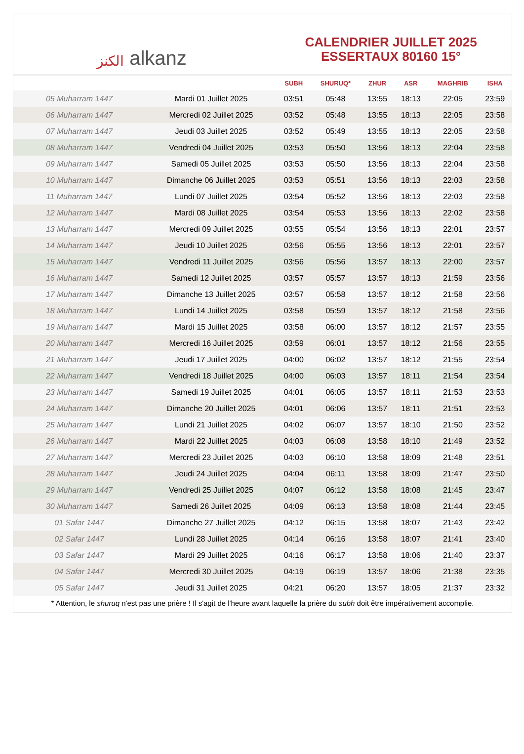الكنز alkanz
CALENDRIER JUILLET 2025
ESSERTAUX 80160 15°
| | | SUBH | SHURUQ* | ZHUR | ASR | MAGHRIB | ISHA |
| --- | --- | --- | --- | --- | --- | --- | --- |
| 05 Muharram 1447 | Mardi 01 Juillet 2025 | 03:51 | 05:48 | 13:55 | 18:13 | 22:05 | 23:59 |
| 06 Muharram 1447 | Mercredi 02 Juillet 2025 | 03:52 | 05:48 | 13:55 | 18:13 | 22:05 | 23:58 |
| 07 Muharram 1447 | Jeudi 03 Juillet 2025 | 03:52 | 05:49 | 13:55 | 18:13 | 22:05 | 23:58 |
| 08 Muharram 1447 | Vendredi 04 Juillet 2025 | 03:53 | 05:50 | 13:56 | 18:13 | 22:04 | 23:58 |
| 09 Muharram 1447 | Samedi 05 Juillet 2025 | 03:53 | 05:50 | 13:56 | 18:13 | 22:04 | 23:58 |
| 10 Muharram 1447 | Dimanche 06 Juillet 2025 | 03:53 | 05:51 | 13:56 | 18:13 | 22:03 | 23:58 |
| 11 Muharram 1447 | Lundi 07 Juillet 2025 | 03:54 | 05:52 | 13:56 | 18:13 | 22:03 | 23:58 |
| 12 Muharram 1447 | Mardi 08 Juillet 2025 | 03:54 | 05:53 | 13:56 | 18:13 | 22:02 | 23:58 |
| 13 Muharram 1447 | Mercredi 09 Juillet 2025 | 03:55 | 05:54 | 13:56 | 18:13 | 22:01 | 23:57 |
| 14 Muharram 1447 | Jeudi 10 Juillet 2025 | 03:56 | 05:55 | 13:56 | 18:13 | 22:01 | 23:57 |
| 15 Muharram 1447 | Vendredi 11 Juillet 2025 | 03:56 | 05:56 | 13:57 | 18:13 | 22:00 | 23:57 |
| 16 Muharram 1447 | Samedi 12 Juillet 2025 | 03:57 | 05:57 | 13:57 | 18:13 | 21:59 | 23:56 |
| 17 Muharram 1447 | Dimanche 13 Juillet 2025 | 03:57 | 05:58 | 13:57 | 18:12 | 21:58 | 23:56 |
| 18 Muharram 1447 | Lundi 14 Juillet 2025 | 03:58 | 05:59 | 13:57 | 18:12 | 21:58 | 23:56 |
| 19 Muharram 1447 | Mardi 15 Juillet 2025 | 03:58 | 06:00 | 13:57 | 18:12 | 21:57 | 23:55 |
| 20 Muharram 1447 | Mercredi 16 Juillet 2025 | 03:59 | 06:01 | 13:57 | 18:12 | 21:56 | 23:55 |
| 21 Muharram 1447 | Jeudi 17 Juillet 2025 | 04:00 | 06:02 | 13:57 | 18:12 | 21:55 | 23:54 |
| 22 Muharram 1447 | Vendredi 18 Juillet 2025 | 04:00 | 06:03 | 13:57 | 18:11 | 21:54 | 23:54 |
| 23 Muharram 1447 | Samedi 19 Juillet 2025 | 04:01 | 06:05 | 13:57 | 18:11 | 21:53 | 23:53 |
| 24 Muharram 1447 | Dimanche 20 Juillet 2025 | 04:01 | 06:06 | 13:57 | 18:11 | 21:51 | 23:53 |
| 25 Muharram 1447 | Lundi 21 Juillet 2025 | 04:02 | 06:07 | 13:57 | 18:10 | 21:50 | 23:52 |
| 26 Muharram 1447 | Mardi 22 Juillet 2025 | 04:03 | 06:08 | 13:58 | 18:10 | 21:49 | 23:52 |
| 27 Muharram 1447 | Mercredi 23 Juillet 2025 | 04:03 | 06:10 | 13:58 | 18:09 | 21:48 | 23:51 |
| 28 Muharram 1447 | Jeudi 24 Juillet 2025 | 04:04 | 06:11 | 13:58 | 18:09 | 21:47 | 23:50 |
| 29 Muharram 1447 | Vendredi 25 Juillet 2025 | 04:07 | 06:12 | 13:58 | 18:08 | 21:45 | 23:47 |
| 30 Muharram 1447 | Samedi 26 Juillet 2025 | 04:09 | 06:13 | 13:58 | 18:08 | 21:44 | 23:45 |
| 01 Safar 1447 | Dimanche 27 Juillet 2025 | 04:12 | 06:15 | 13:58 | 18:07 | 21:43 | 23:42 |
| 02 Safar 1447 | Lundi 28 Juillet 2025 | 04:14 | 06:16 | 13:58 | 18:07 | 21:41 | 23:40 |
| 03 Safar 1447 | Mardi 29 Juillet 2025 | 04:16 | 06:17 | 13:58 | 18:06 | 21:40 | 23:37 |
| 04 Safar 1447 | Mercredi 30 Juillet 2025 | 04:19 | 06:19 | 13:57 | 18:06 | 21:38 | 23:35 |
| 05 Safar 1447 | Jeudi 31 Juillet 2025 | 04:21 | 06:20 | 13:57 | 18:05 | 21:37 | 23:32 |
* Attention, le shuruq n'est pas une prière ! Il s'agit de l'heure avant laquelle la prière du subh doit être impérativement accomplie.